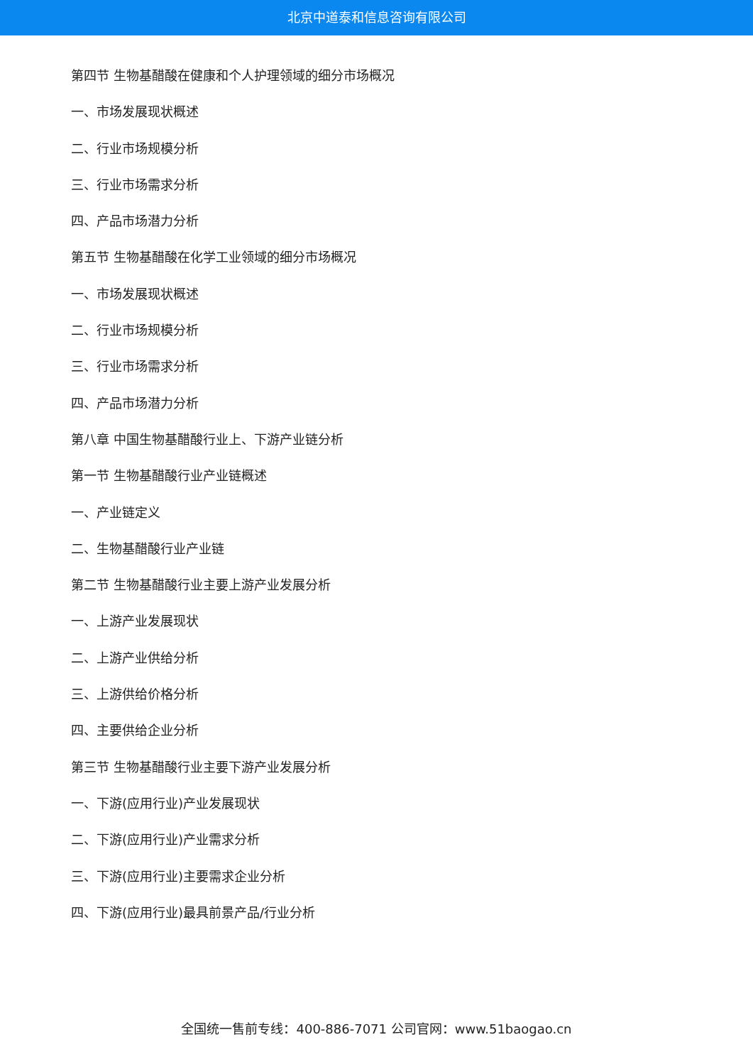北京中道泰和信息咨询有限公司
第四节 生物基醋酸在健康和个人护理领域的细分市场概况
一、市场发展现状概述
二、行业市场规模分析
三、行业市场需求分析
四、产品市场潜力分析
第五节 生物基醋酸在化学工业领域的细分市场概况
一、市场发展现状概述
二、行业市场规模分析
三、行业市场需求分析
四、产品市场潜力分析
第八章 中国生物基醋酸行业上、下游产业链分析
第一节 生物基醋酸行业产业链概述
一、产业链定义
二、生物基醋酸行业产业链
第二节 生物基醋酸行业主要上游产业发展分析
一、上游产业发展现状
二、上游产业供给分析
三、上游供给价格分析
四、主要供给企业分析
第三节 生物基醋酸行业主要下游产业发展分析
一、下游(应用行业)产业发展现状
二、下游(应用行业)产业需求分析
三、下游(应用行业)主要需求企业分析
四、下游(应用行业)最具前景产品/行业分析
全国统一售前专线：400-886-7071 公司官网：www.51baogao.cn